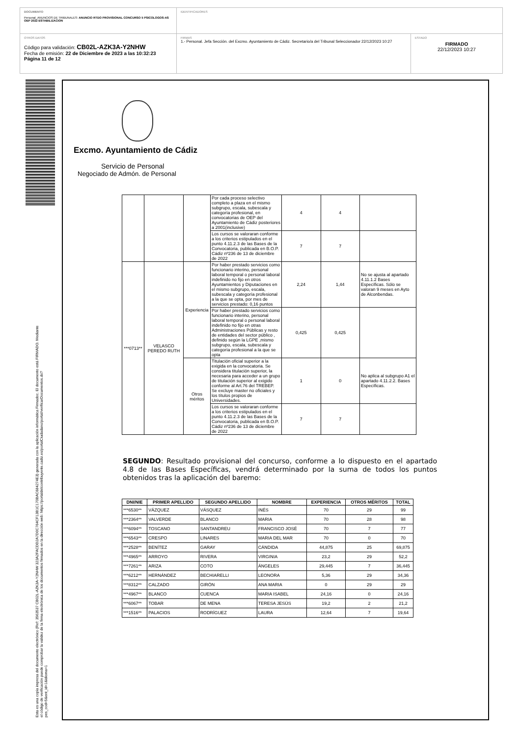DOCUMENTO
Personal_ANUNCIOS DE TRIBUNALES: ANUNCIO RTDO PROVISIONAL CONCURSO 5 PSICOLOGOS-AS OEP 2022 ESTABILIZACION
IDENTIFICADORES
OTROS DATOS
Código para validación: CB02L-AZK3A-Y2NHW
Fecha de emisión: 22 de Diciembre de 2023 a las 10:32:23
Página 11 de 12
FIRMAS
1.- Personal. Jefa Sección. del Excmo. Ayuntamiento de Cádiz. Secretario/a del Tribunal Seleccionador 22/12/2023 10:27
ESTADO
FIRMADO
22/12/2023 10:27
Esta es una copia impresa del documento electrónico (Ref: 3563537 CB02L-AZK3A-Y2NHW 323A2FACDD2A7D0C764CF13B1C170BAC684274E3) generada con la aplicación informática Firmadoc. El documento está FIRMADO. Mediante el código de verificación puede comprobar la validez de la firma electrónica de los documentos firmados en la dirección web: https://portaldelcontribuyente.cadiz.es/portalCiudadano/portal/verificarDocumentos.do?pes_cod=5&ent_id=1&idioma=1
Excmo. Ayuntamiento de Cádiz
Servicio de Personal
Negociado de Admón. de Personal
| | | | Por cada proceso selectivo completo a plaza en el mismo subgrupo, escala, subescala y categoría profesional, en convocatorias de OEP del Ayuntamiento de Cádiz posteriores a 2001(inclusive) | 4 | 4 | |
| | | | Los cursos se valoraran conforme a los criterios estipulados en el punto 4.11.2.3 de las Bases de la Convocatoria, publicada en B.O.P. Cádiz nº236 de 13 de diciembre de 2022 | 7 | 7 | |
| ***0713** | VELASCO PEREDO RUTH | Experiencia | Por haber prestado servicios como funcionario interino, personal laboral temporal o personal laboral indefinido no fijo en otros Ayuntamientos y Diputaciones en el mismo subgrupo, escala, subescala y categoría profesional a la que se opta, por mes de servicios prestado: 0,16 puntos | 2,24 | 1,44 | No se ajusta al apartado 4.11.1.2 Bases Específicas. Sólo se valoran 9 meses en Ayto de Alconbendas. |
| | | | Por haber prestado servicios como funcionario interino, personal laboral temporal o personal laboral indefinido no fijo en otras Administraciones Públicas y resto de entidades del sector público , definido según la LGPE ,mismo subgrupo, escala, subescala y categoría profesional a la que se opta | 0,425 | 0,425 | |
| | | Otros méritos | Titulación oficial superior a la exigida en la convocatoria. Se considera titulación superior, la necesaria para acceder a un grupo de titulación superior al exigido conforme al Art.76 del TREBEP. Se excluye master no oficiales y los títulos propios de Universidades. | 1 | 0 | No aplica al subgrupo A1 el apartado 4.11.2.2. Bases Específicas. |
| | | | Los cursos se valoraran conforme a los criterios estipulados en el punto 4.11.2.3 de las Bases de la Convocatoria, publicada en B.O.P. Cádiz nº236 de 13 de diciembre de 2022 | 7 | 7 | |
SEGUNDO: Resultado provisional del concurso, conforme a lo dispuesto en el apartado 4.8 de las Bases Específicas, vendrá determinado por la suma de todos los puntos obtenidos tras la aplicación del baremo:
| DNI/NIE | PRIMER APELLIDO | SEGUNDO APELLIDO | NOMBRE | EXPERIENCIA | OTROS MÉRITOS | TOTAL |
| --- | --- | --- | --- | --- | --- | --- |
| ***6530** | VÁZQUEZ | VÁSQUEZ | INÉS | 70 | 29 | 99 |
| ***2364** | VALVERDE | BLANCO | MARIA | 70 | 28 | 98 |
| ***6094** | TOSCANO | SANTANDREU | FRANCISCO JOSÉ | 70 | 7 | 77 |
| ***6543** | CRESPO | LINARES | MARIA DEL MAR | 70 | 0 | 70 |
| ***2528** | BENÍTEZ | GARAY | CÁNDIDA | 44,875 | 25 | 69,875 |
| ***4965** | ARROYO | RIVERA | VIRGINIA | 23,2 | 29 | 52,2 |
| ***7261** | ARIZA | COTO | ÁNGELES | 29,445 | 7 | 36,445 |
| ***6212** | HERNÁNDEZ | BECHIARELLI | LEONORA | 5,36 | 29 | 34,36 |
| ***8312** | CALZADO | GIRÓN | ANA MARIA | 0 | 29 | 29 |
| ***4967** | BLANCO | CUENCA | MARIA ISABEL | 24,16 | 0 | 24,16 |
| ***6067** | TOBAR | DE MENA | TERESA JESÚS | 19,2 | 2 | 21,2 |
| ***1516** | PALACIOS | RODRÍGUEZ | LAURA | 12,64 | 7 | 19,64 |